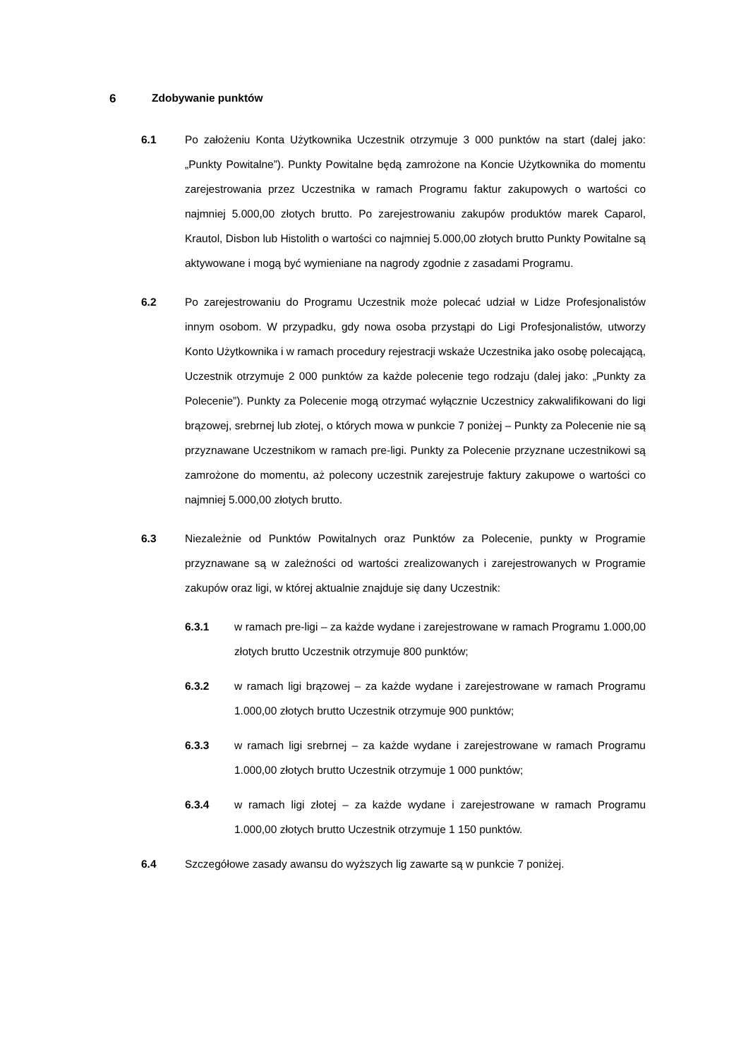6 Zdobywanie punktów
6.1 Po założeniu Konta Użytkownika Uczestnik otrzymuje 3 000 punktów na start (dalej jako: „Punkty Powitalne”). Punkty Powitalne będą zamrożone na Koncie Użytkownika do momentu zarejestrowania przez Uczestnika w ramach Programu faktur zakupowych o wartości co najmniej 5.000,00 złotych brutto. Po zarejestrowaniu zakupów produktów marek Caparol, Krautol, Disbon lub Histolith o wartości co najmniej 5.000,00 złotych brutto Punkty Powitalne są aktywowane i mogą być wymieniane na nagrody zgodnie z zasadami Programu.
6.2 Po zarejestrowaniu do Programu Uczestnik może polecać udział w Lidze Profesjonalistów innym osobom. W przypadku, gdy nowa osoba przystąpi do Ligi Profesjonalistów, utworzy Konto Użytkownika i w ramach procedury rejestracji wskaże Uczestnika jako osobę polecającą, Uczestnik otrzymuje 2 000 punktów za każde polecenie tego rodzaju (dalej jako: „Punkty za Polecenie”). Punkty za Polecenie mogą otrzymać wyłącznie Uczestnicy zakwalifikowani do ligi brązowej, srebrnej lub złotej, o których mowa w punkcie 7 poniżej – Punkty za Polecenie nie są przyznawane Uczestnikom w ramach pre-ligi. Punkty za Polecenie przyznane uczestnikowi są zamrożone do momentu, aż polecony uczestnik zarejestruje faktury zakupowe o wartości co najmniej 5.000,00 złotych brutto.
6.3 Niezależnie od Punktów Powitalnych oraz Punktów za Polecenie, punkty w Programie przyznawane są w zależności od wartości zrealizowanych i zarejestrowanych w Programie zakupów oraz ligi, w której aktualnie znajduje się dany Uczestnik:
6.3.1 w ramach pre-ligi – za każde wydane i zarejestrowane w ramach Programu 1.000,00 złotych brutto Uczestnik otrzymuje 800 punktów;
6.3.2 w ramach ligi brązowej – za każde wydane i zarejestrowane w ramach Programu 1.000,00 złotych brutto Uczestnik otrzymuje 900 punktów;
6.3.3 w ramach ligi srebrnej – za każde wydane i zarejestrowane w ramach Programu 1.000,00 złotych brutto Uczestnik otrzymuje 1 000 punktów;
6.3.4 w ramach ligi złotej – za każde wydane i zarejestrowane w ramach Programu 1.000,00 złotych brutto Uczestnik otrzymuje 1 150 punktów.
6.4 Szczegółowe zasady awansu do wyższych lig zawarte są w punkcie 7 poniżej.